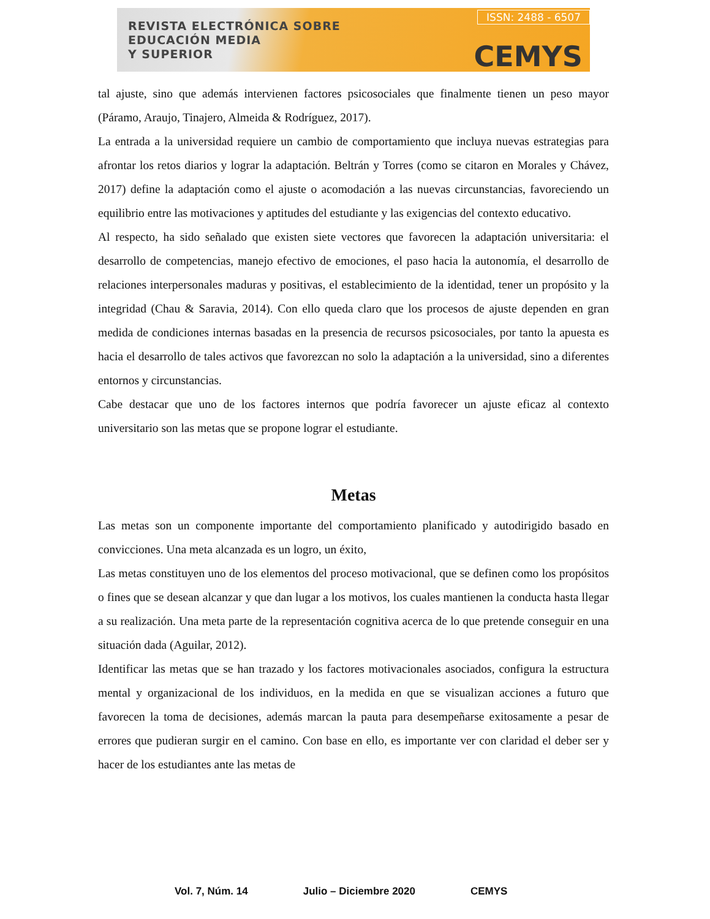REVISTA ELECTRÓNICA SOBRE
EDUCACIÓN MEDIA
Y SUPERIOR
ISSN: 2488 - 6507
CEMYS
tal ajuste, sino que además intervienen factores psicosociales que finalmente tienen un peso mayor (Páramo, Araujo, Tinajero, Almeida & Rodríguez, 2017).
La entrada a la universidad requiere un cambio de comportamiento que incluya nuevas estrategias para afrontar los retos diarios y lograr la adaptación. Beltrán y Torres (como se citaron en Morales y Chávez, 2017) define la adaptación como el ajuste o acomodación a las nuevas circunstancias, favoreciendo un equilibrio entre las motivaciones y aptitudes del estudiante y las exigencias del contexto educativo.
Al respecto, ha sido señalado que existen siete vectores que favorecen la adaptación universitaria: el desarrollo de competencias, manejo efectivo de emociones, el paso hacia la autonomía, el desarrollo de relaciones interpersonales maduras y positivas, el establecimiento de la identidad, tener un propósito y la integridad (Chau & Saravia, 2014). Con ello queda claro que los procesos de ajuste dependen en gran medida de condiciones internas basadas en la presencia de recursos psicosociales, por tanto la apuesta es hacia el desarrollo de tales activos que favorezcan no solo la adaptación a la universidad, sino a diferentes entornos y circunstancias.
Cabe destacar que uno de los factores internos que podría favorecer un ajuste eficaz al contexto universitario son las metas que se propone lograr el estudiante.
Metas
Las metas son un componente importante del comportamiento planificado y autodirigido basado en convicciones. Una meta alcanzada es un logro, un éxito,
Las metas constituyen uno de los elementos del proceso motivacional, que se definen como los propósitos o fines que se desean alcanzar y que dan lugar a los motivos, los cuales mantienen la conducta hasta llegar a su realización. Una meta parte de la representación cognitiva acerca de lo que pretende conseguir en una situación dada (Aguilar, 2012).
Identificar las metas que se han trazado y los factores motivacionales asociados, configura la estructura mental y organizacional de los individuos, en la medida en que se visualizan acciones a futuro que favorecen la toma de decisiones, además marcan la pauta para desempeñarse exitosamente a pesar de errores que pudieran surgir en el camino. Con base en ello, es importante ver con claridad el deber ser y hacer de los estudiantes ante las metas de
Vol. 7, Núm. 14 Julio – Diciembre 2020 CEMYS